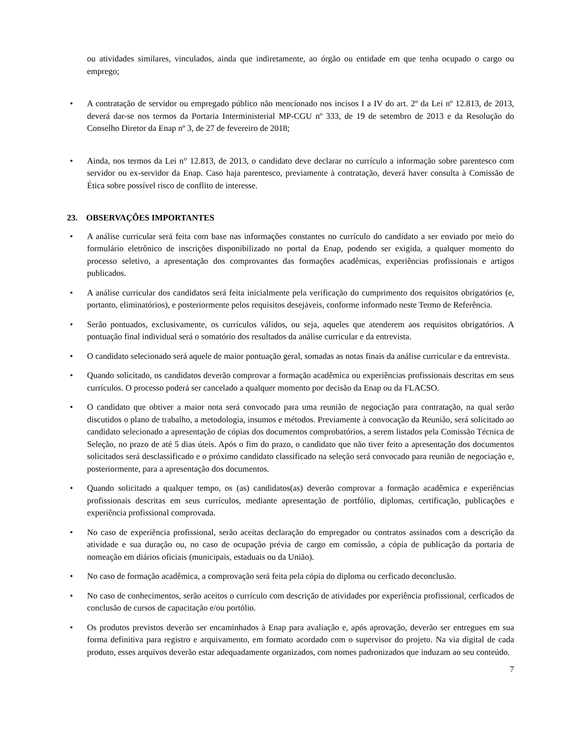ou atividades similares, vinculados, ainda que indiretamente, ao órgão ou entidade em que tenha ocupado o cargo ou emprego;
• A contratação de servidor ou empregado público não mencionado nos incisos I a IV do art. 2º da Lei nº 12.813, de 2013, deverá dar-se nos termos da Portaria Interministerial MP-CGU nº 333, de 19 de setembro de 2013 e da Resolução do Conselho Diretor da Enap nº 3, de 27 de fevereiro de 2018;
• Ainda, nos termos da Lei n° 12.813, de 2013, o candidato deve declarar no currículo a informação sobre parentesco com servidor ou ex-servidor da Enap. Caso haja parentesco, previamente à contratação, deverá haver consulta à Comissão de Ética sobre possível risco de conflito de interesse.
23. OBSERVAÇÕES IMPORTANTES
• A análise curricular será feita com base nas informações constantes no currículo do candidato a ser enviado por meio do formulário eletrônico de inscrições disponibilizado no portal da Enap, podendo ser exigida, a qualquer momento do processo seletivo, a apresentação dos comprovantes das formações acadêmicas, experiências profissionais e artigos publicados.
• A análise curricular dos candidatos será feita inicialmente pela verificação do cumprimento dos requisitos obrigatórios (e, portanto, eliminatórios), e posteriormente pelos requisitos desejáveis, conforme informado neste Termo de Referência.
• Serão pontuados, exclusivamente, os currículos válidos, ou seja, aqueles que atenderem aos requisitos obrigatórios. A pontuação final individual será o somatório dos resultados da análise curricular e da entrevista.
• O candidato selecionado será aquele de maior pontuação geral, somadas as notas finais da análise curricular e da entrevista.
• Quando solicitado, os candidatos deverão comprovar a formação acadêmica ou experiências profissionais descritas em seus currículos. O processo poderá ser cancelado a qualquer momento por decisão da Enap ou da FLACSO.
• O candidato que obtiver a maior nota será convocado para uma reunião de negociação para contratação, na qual serão discutidos o plano de trabalho, a metodologia, insumos e métodos. Previamente à convocação da Reunião, será solicitado ao candidato selecionado a apresentação de cópias dos documentos comprobatórios, a serem listados pela Comissão Técnica de Seleção, no prazo de até 5 dias úteis. Após o fim do prazo, o candidato que não tiver feito a apresentação dos documentos solicitados será desclassificado e o próximo candidato classificado na seleção será convocado para reunião de negociação e, posteriormente, para a apresentação dos documentos.
• Quando solicitado a qualquer tempo, os (as) candidatos(as) deverão comprovar a formação acadêmica e experiências profissionais descritas em seus currículos, mediante apresentação de portfólio, diplomas, certificação, publicações e experiência profissional comprovada.
• No caso de experiência profissional, serão aceitas declaração do empregador ou contratos assinados com a descrição da atividade e sua duração ou, no caso de ocupação prévia de cargo em comissão, a cópia de publicação da portaria de nomeação em diários oficiais (municipais, estaduais ou da União).
• No caso de formação acadêmica, a comprovação será feita pela cópia do diploma ou cerficado deconclusão.
• No caso de conhecimentos, serão aceitos o currículo com descrição de atividades por experiência profissional, cerficados de conclusão de cursos de capacitação e/ou portólio.
• Os produtos previstos deverão ser encaminhados à Enap para avaliação e, após aprovação, deverão ser entregues em sua forma definitiva para registro e arquivamento, em formato acordado com o supervisor do projeto. Na via digital de cada produto, esses arquivos deverão estar adequadamente organizados, com nomes padronizados que induzam ao seu conteúdo.
7